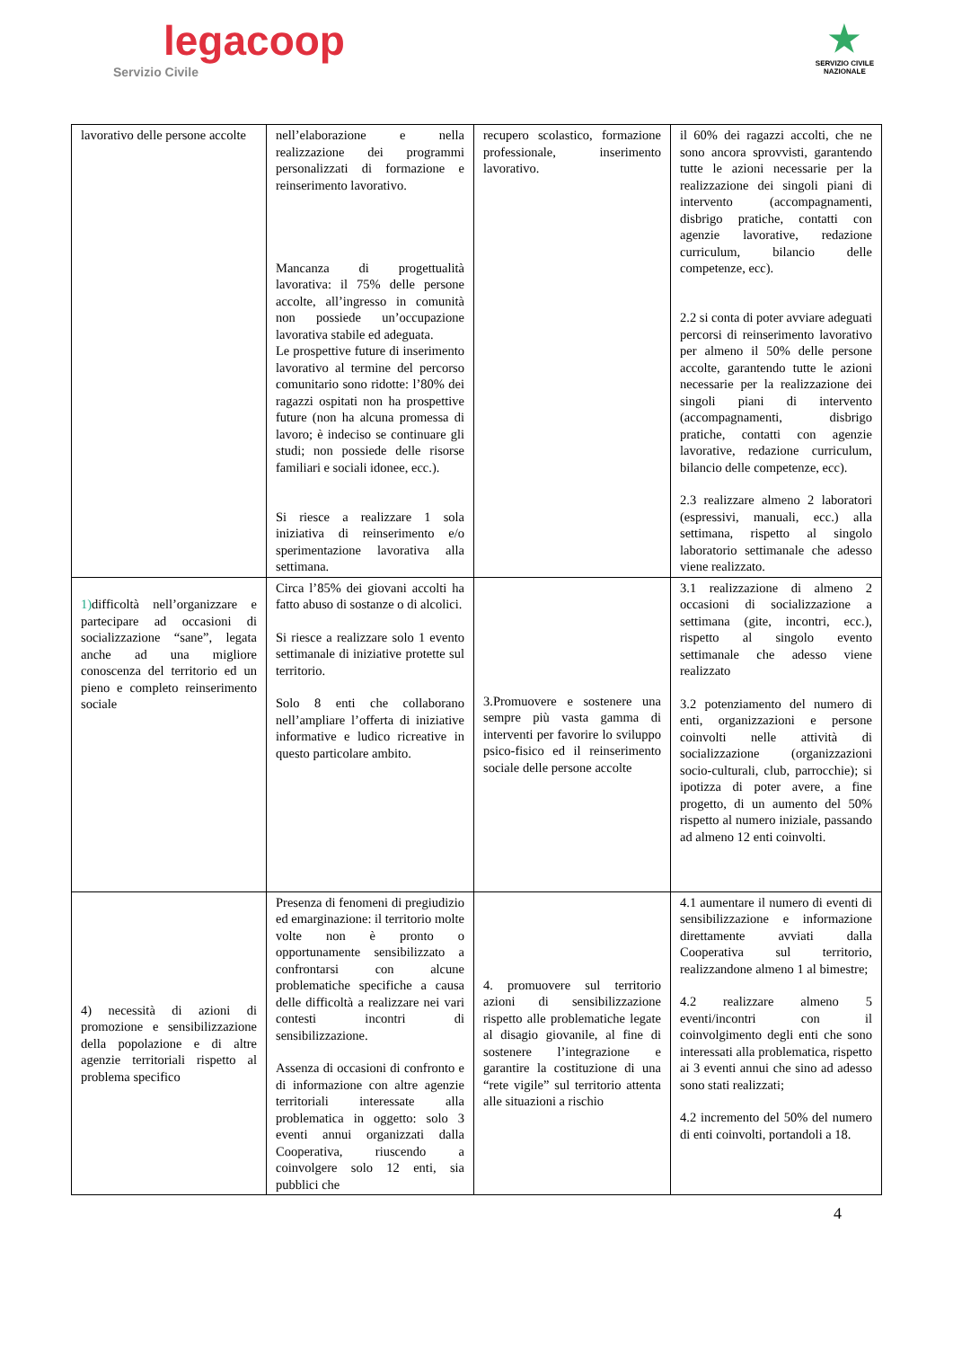legacoop
Servizio Civile
★
SERVIZIO CIVILE
NAZIONALE
| lavorativo delle persone accolte | nell’elaborazione e nella realizzazione dei programmi personalizzati di formazione e reinserimento lavorativo. Mancanza di progettualità lavorativa: il 75% delle persone accolte, all’ingresso in comunità non possiede un’occupazione lavorativa stabile ed adeguata. Le prospettive future di inserimento lavorativo al termine del percorso comunitario sono ridotte: l’80% dei ragazzi ospitati non ha prospettive future (non ha alcuna promessa di lavoro; è indeciso se continuare gli studi; non possiede delle risorse familiari e sociali idonee, ecc.). Si riesce a realizzare 1 sola iniziativa di reinserimento e/o sperimentazione lavorativa alla settimana. | recupero scolastico, formazione professionale, inserimento lavorativo. | il 60% dei ragazzi accolti, che ne sono ancora sprovvisti, garantendo tutte le azioni necessarie per la realizzazione dei singoli piani di intervento (accompagnamenti, disbrigo pratiche, contatti con agenzie lavorative, redazione curriculum, bilancio delle competenze, ecc). 2.2 si conta di poter avviare adeguati percorsi di reinserimento lavorativo per almeno il 50% delle persone accolte, garantendo tutte le azioni necessarie per la realizzazione dei singoli piani di intervento (accompagnamenti, disbrigo pratiche, contatti con agenzie lavorative, redazione curriculum, bilancio delle competenze, ecc). 2.3 realizzare almeno 2 laboratori (espressivi, manuali, ecc.) alla settimana, rispetto al singolo laboratorio settimanale che adesso viene realizzato. |
| 1) difficoltà nell’organizzare e partecipare ad occasioni di socializzazione “sane”, legata anche ad una migliore conoscenza del territorio ed un pieno e completo reinserimento sociale | Circa l’85% dei giovani accolti ha fatto abuso di sostanze o di alcolici. Si riesce a realizzare solo 1 evento settimanale di iniziative protette sul territorio. Solo 8 enti che collaborano nell’ampliare l’offerta di iniziative informative e ludico ricreative in questo particolare ambito. | 3.Promuovere e sostenere una sempre più vasta gamma di interventi per favorire lo sviluppo psico-fisico ed il reinserimento sociale delle persone accolte | 3.1 realizzazione di almeno 2 occasioni di socializzazione a settimana (gite, incontri, ecc.), rispetto al singolo evento settimanale che adesso viene realizzato 3.2 potenziamento del numero di enti, organizzazioni e persone coinvolti nelle attività di socializzazione (organizzazioni socio-culturali, club, parrocchie); si ipotizza di poter avere, a fine progetto, di un aumento del 50% rispetto al numero iniziale, passando ad almeno 12 enti coinvolti. |
| 4) necessità di azioni di promozione e sensibilizzazione della popolazione e di altre agenzie territoriali rispetto al problema specifico | Presenza di fenomeni di pregiudizio ed emarginazione: il territorio molte volte non è pronto o opportunamente sensibilizzato a confrontarsi con alcune problematiche specifiche a causa delle difficoltà a realizzare nei vari contesti incontri di sensibilizzazione. Assenza di occasioni di confronto e di informazione con altre agenzie territoriali interessate alla problematica in oggetto: solo 3 eventi annui organizzati dalla Cooperativa, riuscendo a coinvolgere solo 12 enti, sia pubblici che | 4. promuovere sul territorio azioni di sensibilizzazione rispetto alle problematiche legate al disagio giovanile, al fine di sostenere l’integrazione e garantire la costituzione di una “rete vigile” sul territorio attenta alle situazioni a rischio | 4.1 aumentare il numero di eventi di sensibilizzazione e informazione direttamente avviati dalla Cooperativa sul territorio, realizzandone almeno 1 al bimestre; 4.2 realizzare almeno 5 eventi/incontri con il coinvolgimento degli enti che sono interessati alla problematica, rispetto ai 3 eventi annui che sino ad adesso sono stati realizzati; 4.2 incremento del 50% del numero di enti coinvolti, portandoli a 18. |
4